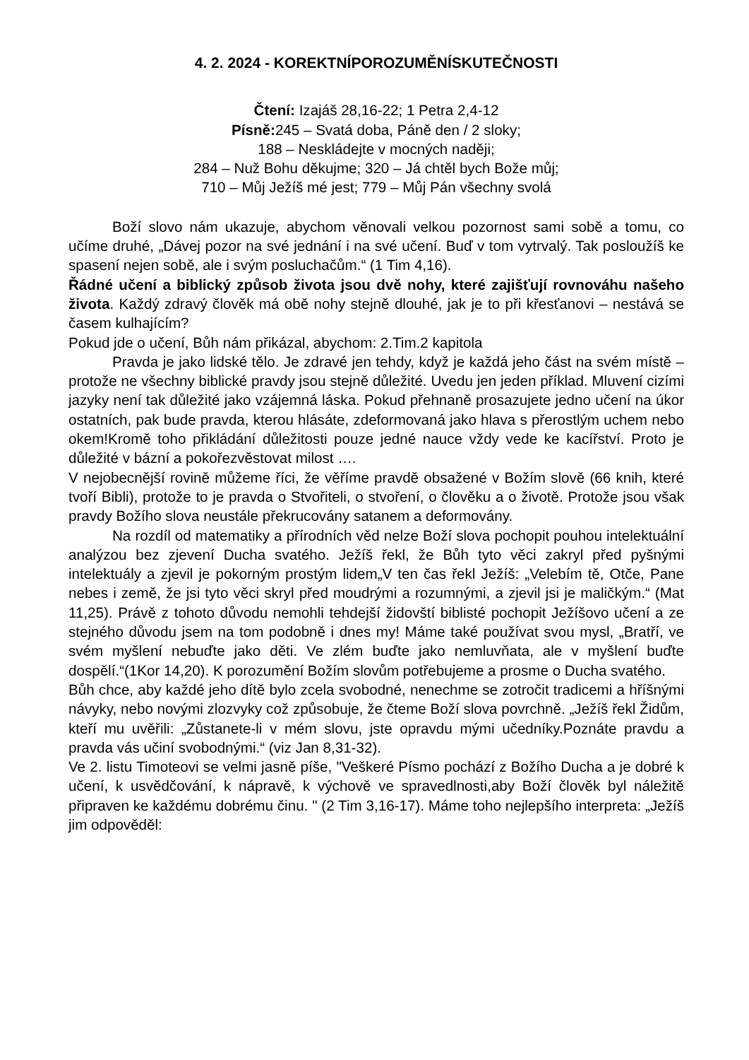4. 2. 2024 - KOREKTNÍPOROZUMĚNÍSKUTEČNOSTI
Čtení: Izajáš 28,16-22; 1 Petra 2,4-12
Písně: 245 – Svatá doba, Páně den / 2 sloky;
188 – Neskládejte v mocných naději;
284 – Nuž Bohu děkujme; 320 – Já chtěl bych Bože můj;
710 – Můj Ježíš mé jest; 779 – Můj Pán všechny svolá
Boží slovo nám ukazuje, abychom věnovali velkou pozornost sami sobě a tomu, co učíme druhé, „Dávej pozor na své jednání i na své učení. Buď v tom vytrvalý. Tak posloužíš ke spasení nejen sobě, ale i svým posluchačům.“ (1 Tim 4,16).
Řádné učení a biblický způsob života jsou dvě nohy, které zajišťují rovnováhu našeho života. Každý zdravý člověk má obě nohy stejně dlouhé, jak je to při křesťanovi – nestává se časem kulhajícím?
Pokud jde o učení, Bůh nám přikázal, abychom: 2.Tim.2 kapitola
Pravda je jako lidské tělo. Je zdravé jen tehdy, když je každá jeho část na svém místě – protože ne všechny biblické pravdy jsou stejně důležité. Uvedu jen jeden příklad. Mluvení cizími jazyky není tak důležité jako vzájemná láska. Pokud přehnaně prosazujete jedno učení na úkor ostatních, pak bude pravda, kterou hlásáte, zdeformovaná jako hlava s přerostlým uchem nebo okem!Kromě toho přikládání důležitosti pouze jedné nauce vždy vede ke kacířství. Proto je důležité v bázní a pokořezvěstovat milost ….
V nejobecnější rovině můžeme říci, že věříme pravdě obsažené v Božím slově (66 knih, které tvoří Bibli), protože to je pravda o Stvořiteli, o stvoření, o člověku a o životě. Protože jsou však pravdy Božího slova neustále překrucovány satanem a deformovány.
Na rozdíl od matematiky a přírodních věd nelze Boží slova pochopit pouhou intelektuální analýzou bez zjevení Ducha svatého. Ježíš řekl, že Bůh tyto věci zakryl před pyšnými intelektuály a zjevil je pokorným prostým lidem„V ten čas řekl Ježíš: „Velebím tě, Otče, Pane nebes i země, že jsi tyto věci skryl před moudrými a rozumnými, a zjevil jsi je maličkým.“ (Mat 11,25). Právě z tohoto důvodu nemohli tehdejší židovští biblisté pochopit Ježíšovo učení a ze stejného důvodu jsem na tom podobně i dnes my! Máme také používat svou mysl, „Bratří, ve svém myšlení nebuďte jako děti. Ve zlém buďte jako nemluvňata, ale v myšlení buďte dospělí.“(1Kor 14,20). K porozumění Božím slovům potřebujeme a prosme o Ducha svatého.
Bůh chce, aby každé jeho dítě bylo zcela svobodné, nenechme se zotročit tradicemi a hříšnými návyky, nebo novými zlozvyky což způsobuje, že čteme Boží slova povrchně. „Ježíš řekl Židům, kteří mu uvěřili: „Zůstanete-li v mém slovu, jste opravdu mými učedníky.Poznáte pravdu a pravda vás učiní svobodnými.“ (viz Jan 8,31-32).
Ve 2. listu Timoteovi se velmi jasně píše, "Veškeré Písmo pochází z Božího Ducha a je dobré k učení, k usvědčování, k nápravě, k výchově ve spravedlnosti,aby Boží člověk byl náležitě připraven ke každému dobrému činu. " (2 Tim 3,16-17). Máme toho nejlepšího interpreta: „Ježíš jim odpověděl: